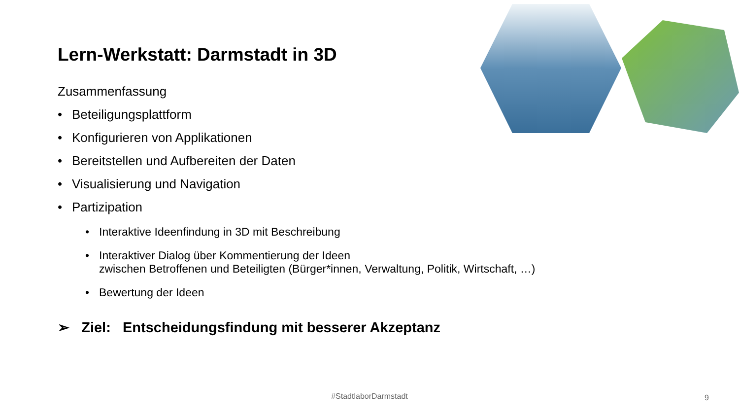Lern-Werkstatt: Darmstadt in 3D
Zusammenfassung
• Beteiligungsplattform
• Konfigurieren von Applikationen
• Bereitstellen und Aufbereiten der Daten
• Visualisierung und Navigation
• Partizipation
• Interaktive Ideenfindung in 3D mit Beschreibung
• Interaktiver Dialog über Kommentierung der Ideen
zwischen Betroffenen und Beteiligten (Bürger*innen, Verwaltung, Politik, Wirtschaft, …)
• Bewertung der Ideen
➢ Ziel: Entscheidungsfindung mit besserer Akzeptanz
#StadtlaborDarmstadt 9